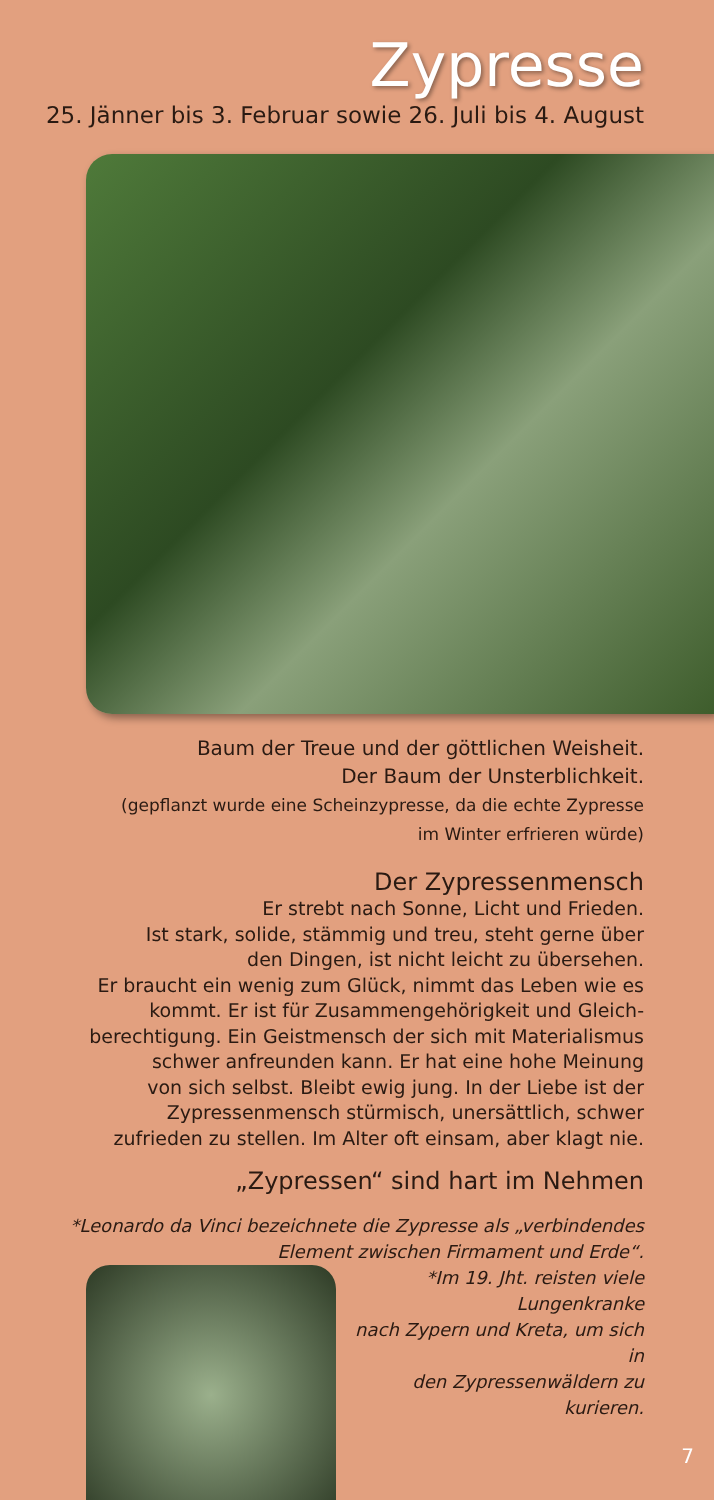Zypresse
25. Jänner bis 3. Februar sowie 26. Juli bis 4. August
Baum der Treue und der göttlichen Weisheit.
Der Baum der Unsterblichkeit.
(gepflanzt wurde eine Scheinzypresse, da die echte Zypresse
im Winter erfrieren würde)
Der Zypressenmensch
Er strebt nach Sonne, Licht und Frieden.
Ist stark, solide, stämmig und treu, steht gerne über
den Dingen, ist nicht leicht zu übersehen.
Er braucht ein wenig zum Glück, nimmt das Leben wie es
kommt. Er ist für Zusammengehörigkeit und Gleich-
berechtigung. Ein Geistmensch der sich mit Materialismus
schwer anfreunden kann. Er hat eine hohe Meinung
von sich selbst. Bleibt ewig jung. In der Liebe ist der
Zypressenmensch stürmisch, unersättlich, schwer
zufrieden zu stellen. Im Alter oft einsam, aber klagt nie.
„Zypressen“ sind hart im Nehmen
*Leonardo da Vinci bezeichnete die Zypresse als „verbindendes
Element zwischen Firmament und Erde“.
*Im 19. Jht. reisten viele Lungenkranke
nach Zypern und Kreta, um sich in
den Zypressenwäldern zu kurieren.
7